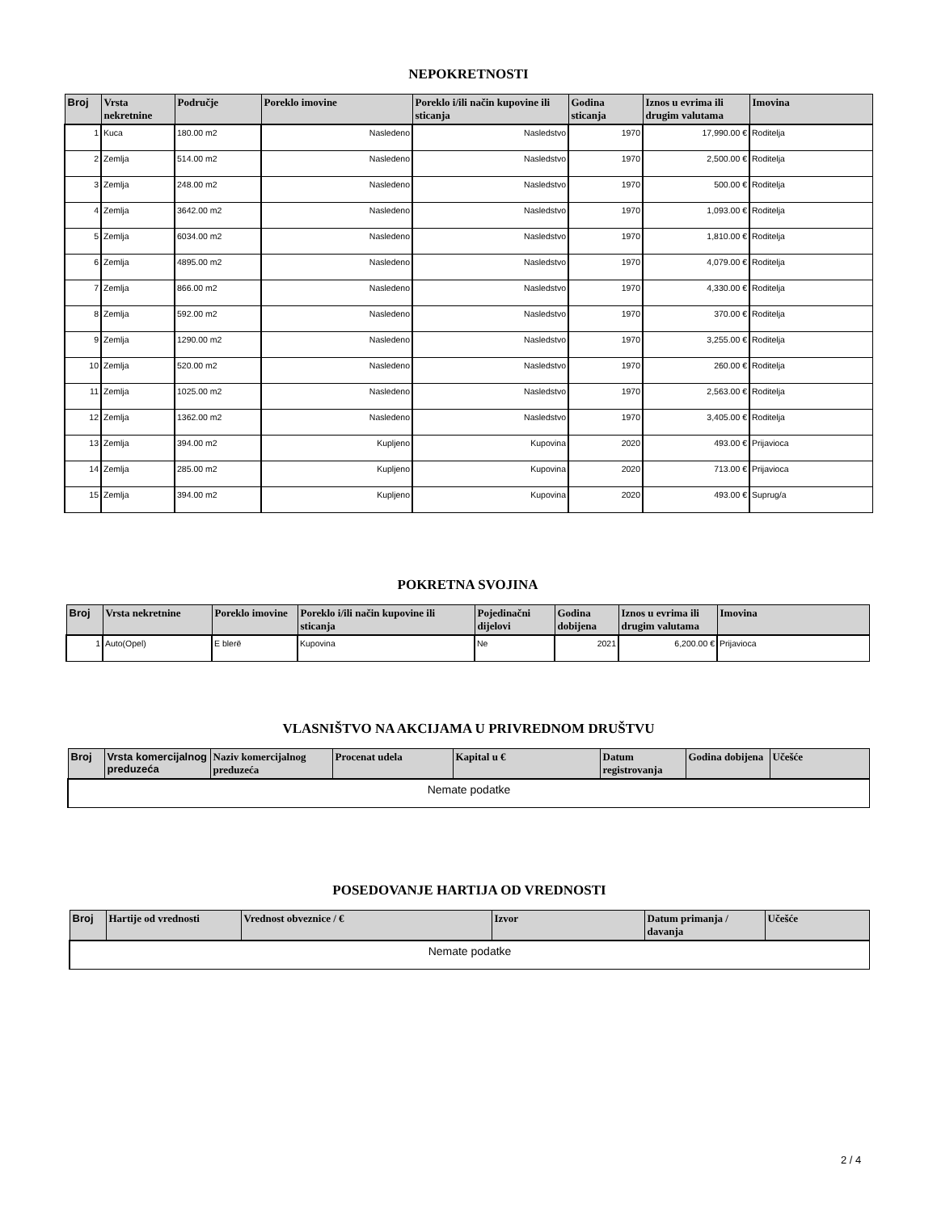NEPOKRETNOSTI
| Broj | Vrsta nekretnine | Područje | Poreklo imovine | Poreklo i/ili način kupovine ili sticanja | Godina sticanja | Iznos u evrima ili drugim valutama | Imovina |
| --- | --- | --- | --- | --- | --- | --- | --- |
| 1 | Kuca | 180.00 m2 | Nasledeno | Nasledstvo | 1970 | 17,990.00 € | Roditelja |
| 2 | Zemlja | 514.00 m2 | Nasledeno | Nasledstvo | 1970 | 2,500.00 € | Roditelja |
| 3 | Zemlja | 248.00 m2 | Nasledeno | Nasledstvo | 1970 | 500.00 € | Roditelja |
| 4 | Zemlja | 3642.00 m2 | Nasledeno | Nasledstvo | 1970 | 1,093.00 € | Roditelja |
| 5 | Zemlja | 6034.00 m2 | Nasledeno | Nasledstvo | 1970 | 1,810.00 € | Roditelja |
| 6 | Zemlja | 4895.00 m2 | Nasledeno | Nasledstvo | 1970 | 4,079.00 € | Roditelja |
| 7 | Zemlja | 866.00 m2 | Nasledeno | Nasledstvo | 1970 | 4,330.00 € | Roditelja |
| 8 | Zemlja | 592.00 m2 | Nasledeno | Nasledstvo | 1970 | 370.00 € | Roditelja |
| 9 | Zemlja | 1290.00 m2 | Nasledeno | Nasledstvo | 1970 | 3,255.00 € | Roditelja |
| 10 | Zemlja | 520.00 m2 | Nasledeno | Nasledstvo | 1970 | 260.00 € | Roditelja |
| 11 | Zemlja | 1025.00 m2 | Nasledeno | Nasledstvo | 1970 | 2,563.00 € | Roditelja |
| 12 | Zemlja | 1362.00 m2 | Nasledeno | Nasledstvo | 1970 | 3,405.00 € | Roditelja |
| 13 | Zemlja | 394.00 m2 | Kupljeno | Kupovina | 2020 | 493.00 € | Prijavioca |
| 14 | Zemlja | 285.00 m2 | Kupljeno | Kupovina | 2020 | 713.00 € | Prijavioca |
| 15 | Zemlja | 394.00 m2 | Kupljeno | Kupovina | 2020 | 493.00 € | Suprug/a |
POKRETNA SVOJINA
| Broj | Vrsta nekretnine | Poreklo imovine | Poreklo i/ili način kupovine ili sticanja | Pojedinačni dijelovi | Godina dobijena | Iznos u evrima ili drugim valutama | Imovina |
| --- | --- | --- | --- | --- | --- | --- | --- |
| 1 | Auto(Opel) | E blerë | Kupovina | Ne | 2021 | 6,200.00 € | Prijavioca |
VLASNIŠTVO NA AKCIJAMA U PRIVREDNOM DRUŠTVU
| Broj | Vrsta komercijalnog preduzeća | Naziv komercijalnog preduzeća | Procenat udela | Kapital u € | Datum registrovanja | Godina dobijena | Učešće |
| --- | --- | --- | --- | --- | --- | --- | --- |
| Nemate podatke | | | | | | | |
POSEDOVANJE HARTIJA OD VREDNOSTI
| Broj | Hartije od vrednosti | Vrednost obveznice / € | Izvor | Datum primanja / davanja | Učešće |
| --- | --- | --- | --- | --- | --- |
| Nemate podatke | | | | | |
2 / 4